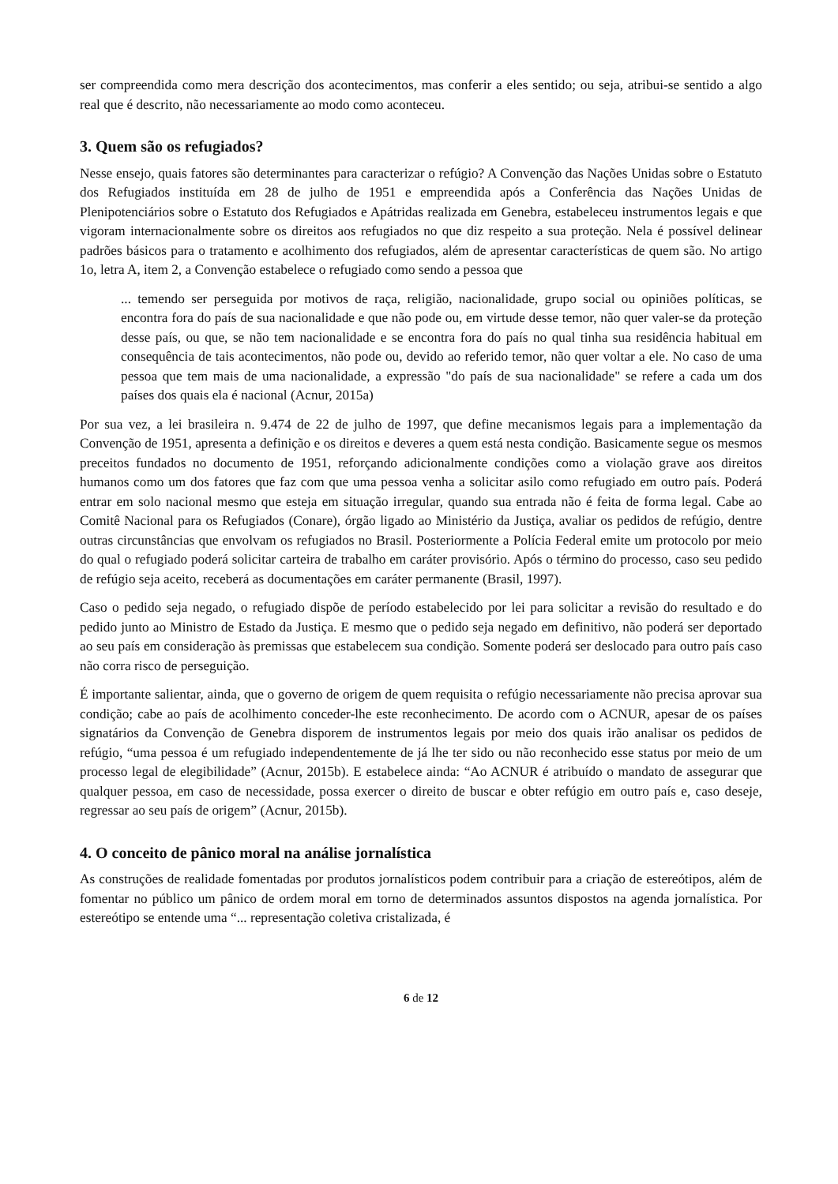ser compreendida como mera descrição dos acontecimentos, mas conferir a eles sentido; ou seja, atribui-se sentido a algo real que é descrito, não necessariamente ao modo como aconteceu.
3. Quem são os refugiados?
Nesse ensejo, quais fatores são determinantes para caracterizar o refúgio? A Convenção das Nações Unidas sobre o Estatuto dos Refugiados instituída em 28 de julho de 1951 e empreendida após a Conferência das Nações Unidas de Plenipotenciários sobre o Estatuto dos Refugiados e Apátridas realizada em Genebra, estabeleceu instrumentos legais e que vigoram internacionalmente sobre os direitos aos refugiados no que diz respeito a sua proteção. Nela é possível delinear padrões básicos para o tratamento e acolhimento dos refugiados, além de apresentar características de quem são. No artigo 1o, letra A, item 2, a Convenção estabelece o refugiado como sendo a pessoa que
... temendo ser perseguida por motivos de raça, religião, nacionalidade, grupo social ou opiniões políticas, se encontra fora do país de sua nacionalidade e que não pode ou, em virtude desse temor, não quer valer-se da proteção desse país, ou que, se não tem nacionalidade e se encontra fora do país no qual tinha sua residência habitual em consequência de tais acontecimentos, não pode ou, devido ao referido temor, não quer voltar a ele. No caso de uma pessoa que tem mais de uma nacionalidade, a expressão "do país de sua nacionalidade" se refere a cada um dos países dos quais ela é nacional (Acnur, 2015a)
Por sua vez, a lei brasileira n. 9.474 de 22 de julho de 1997, que define mecanismos legais para a implementação da Convenção de 1951, apresenta a definição e os direitos e deveres a quem está nesta condição. Basicamente segue os mesmos preceitos fundados no documento de 1951, reforçando adicionalmente condições como a violação grave aos direitos humanos como um dos fatores que faz com que uma pessoa venha a solicitar asilo como refugiado em outro país. Poderá entrar em solo nacional mesmo que esteja em situação irregular, quando sua entrada não é feita de forma legal. Cabe ao Comitê Nacional para os Refugiados (Conare), órgão ligado ao Ministério da Justiça, avaliar os pedidos de refúgio, dentre outras circunstâncias que envolvam os refugiados no Brasil. Posteriormente a Polícia Federal emite um protocolo por meio do qual o refugiado poderá solicitar carteira de trabalho em caráter provisório. Após o término do processo, caso seu pedido de refúgio seja aceito, receberá as documentações em caráter permanente (Brasil, 1997).
Caso o pedido seja negado, o refugiado dispõe de período estabelecido por lei para solicitar a revisão do resultado e do pedido junto ao Ministro de Estado da Justiça. E mesmo que o pedido seja negado em definitivo, não poderá ser deportado ao seu país em consideração às premissas que estabelecem sua condição. Somente poderá ser deslocado para outro país caso não corra risco de perseguição.
É importante salientar, ainda, que o governo de origem de quem requisita o refúgio necessariamente não precisa aprovar sua condição; cabe ao país de acolhimento conceder-lhe este reconhecimento. De acordo com o ACNUR, apesar de os países signatários da Convenção de Genebra disporem de instrumentos legais por meio dos quais irão analisar os pedidos de refúgio, “uma pessoa é um refugiado independentemente de já lhe ter sido ou não reconhecido esse status por meio de um processo legal de elegibilidade” (Acnur, 2015b). E estabelece ainda: “Ao ACNUR é atribuído o mandato de assegurar que qualquer pessoa, em caso de necessidade, possa exercer o direito de buscar e obter refúgio em outro país e, caso deseje, regressar ao seu país de origem” (Acnur, 2015b).
4. O conceito de pânico moral na análise jornalística
As construções de realidade fomentadas por produtos jornalísticos podem contribuir para a criação de estereótipos, além de fomentar no público um pânico de ordem moral em torno de determinados assuntos dispostos na agenda jornalística. Por estereótipo se entende uma “... representação coletiva cristalizada, é
6 de 12